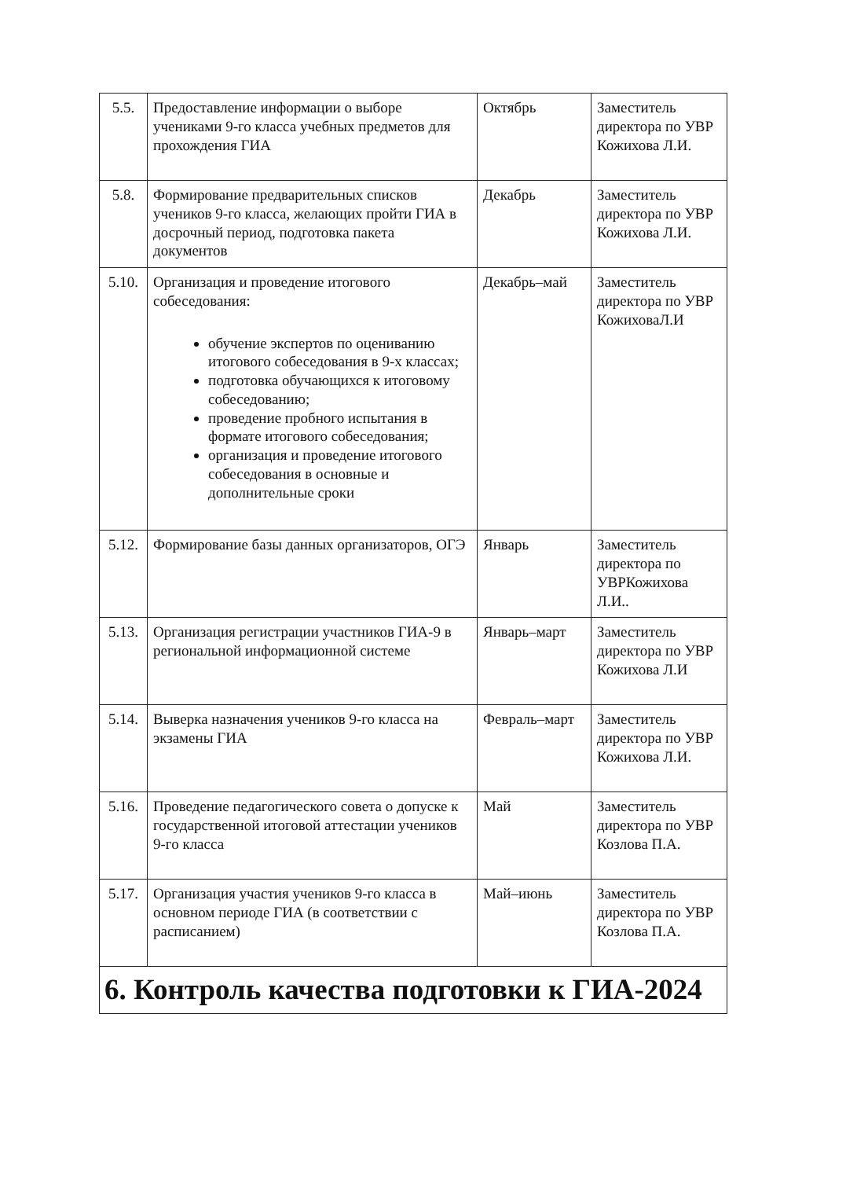| 5.5. | Предоставление информации о выборе учениками 9-го класса учебных предметов для прохождения ГИА | Октябрь | Заместитель директора по УВР Кожихова Л.И. |
| 5.8. | Формирование предварительных списков учеников 9-го класса, желающих пройти ГИА в досрочный период, подготовка пакета документов | Декабрь | Заместитель директора по УВР Кожихова Л.И. |
| 5.10. | Организация и проведение итогового собеседования: обучение экспертов по оцениванию итогового собеседования в 9-х классах; подготовка обучающихся к итоговому собеседованию; проведение пробного испытания в формате итогового собеседования; организация и проведение итогового собеседования в основные и дополнительные сроки | Декабрь–май | Заместитель директора по УВР КожиховаЛ.И |
| 5.12. | Формирование базы данных организаторов, ОГЭ | Январь | Заместитель директора по УВРКожихова Л.И.. |
| 5.13. | Организация регистрации участников ГИА-9 в региональной информационной системе | Январь–март | Заместитель директора по УВР Кожихова Л.И |
| 5.14. | Выверка назначения учеников 9-го класса на экзамены ГИА | Февраль–март | Заместитель директора по УВР Кожихова Л.И. |
| 5.16. | Проведение педагогического совета о допуске к государственной итоговой аттестации учеников 9-го класса | Май | Заместитель директора по УВР Козлова П.А. |
| 5.17. | Организация участия учеников 9-го класса в основном периоде ГИА (в соответствии с расписанием) | Май–июнь | Заместитель директора по УВР Козлова П.А. |
| 6. Контроль качества подготовки к ГИА-2024 | | | |